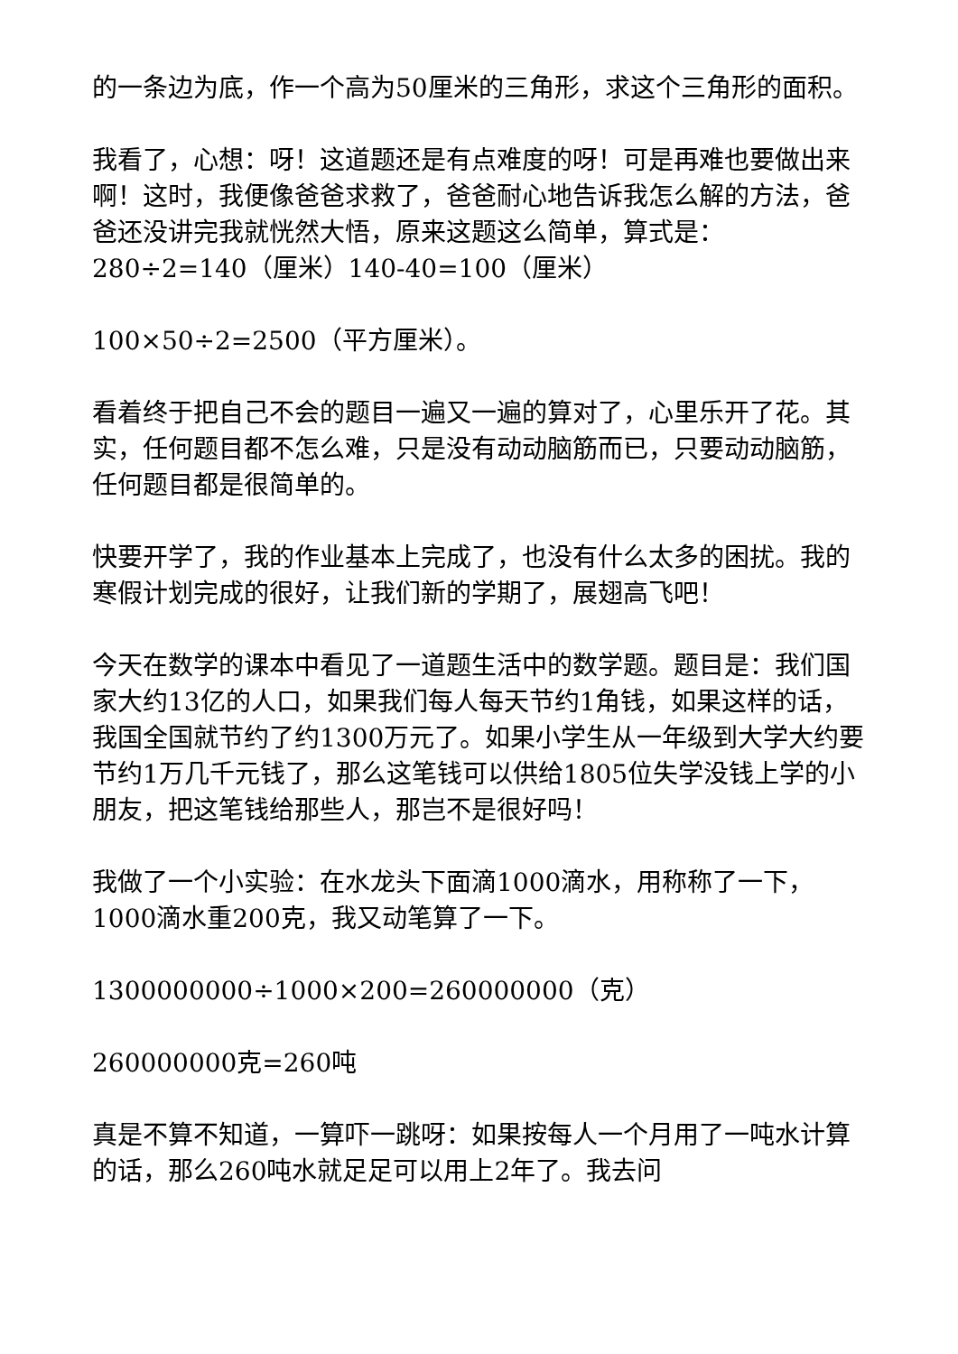的一条边为底，作一个高为50厘米的三角形，求这个三角形的面积。
我看了，心想：呀！这道题还是有点难度的呀！可是再难也要做出来啊！这时，我便像爸爸求救了，爸爸耐心地告诉我怎么解的方法，爸爸还没讲完我就恍然大悟，原来这题这么简单，算式是：280÷2=140（厘米）140-40=100（厘米）
100×50÷2=2500（平方厘米）。
看着终于把自己不会的题目一遍又一遍的算对了，心里乐开了花。其实，任何题目都不怎么难，只是没有动动脑筋而已，只要动动脑筋，任何题目都是很简单的。
快要开学了，我的作业基本上完成了，也没有什么太多的困扰。我的寒假计划完成的很好，让我们新的学期了，展翅高飞吧！
今天在数学的课本中看见了一道题生活中的数学题。题目是：我们国家大约13亿的人口，如果我们每人每天节约1角钱，如果这样的话，我国全国就节约了约1300万元了。如果小学生从一年级到大学大约要节约1万几千元钱了，那么这笔钱可以供给1805位失学没钱上学的小朋友，把这笔钱给那些人，那岂不是很好吗！
我做了一个小实验：在水龙头下面滴1000滴水，用称称了一下，1000滴水重200克，我又动笔算了一下。
1300000000÷1000×200=260000000（克）
260000000克=260吨
真是不算不知道，一算吓一跳呀：如果按每人一个月用了一吨水计算的话，那么260吨水就足足可以用上2年了。我去问